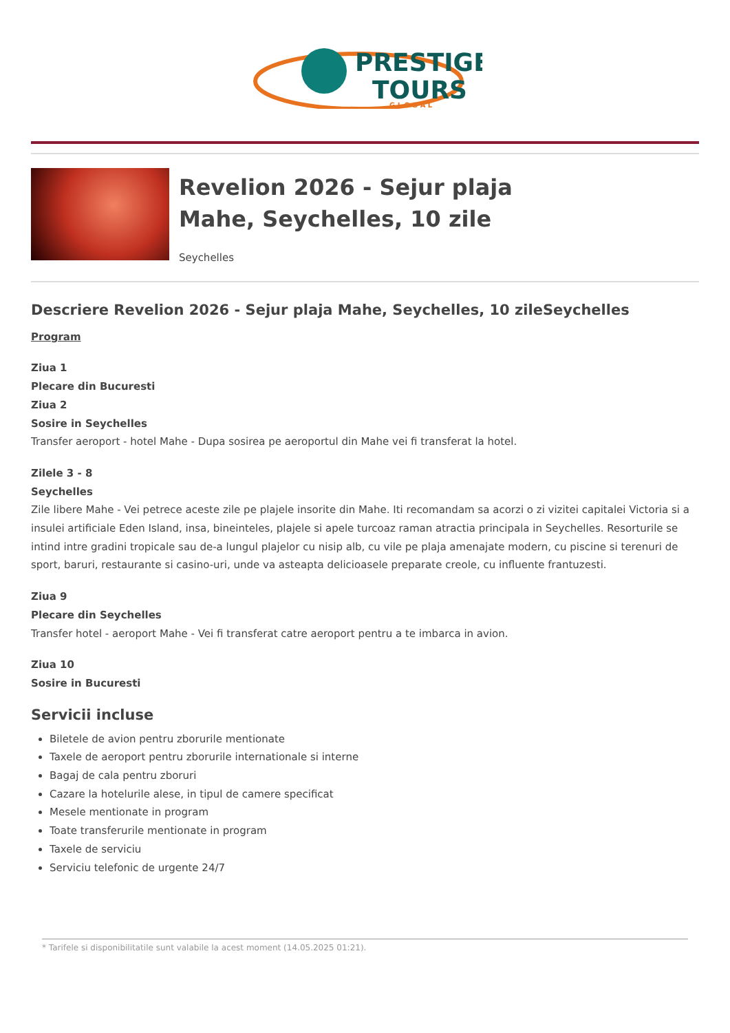PRESTIGE
TOURS
G L O B A L
Revelion 2026 - Sejur plaja
Mahe, Seychelles, 10 zile
Seychelles
Descriere Revelion 2026 - Sejur plaja Mahe, Seychelles, 10 zileSeychelles
Program
Ziua 1
Plecare din Bucuresti
Ziua 2
Sosire in Seychelles
Transfer aeroport - hotel Mahe - Dupa sosirea pe aeroportul din Mahe vei fi transferat la hotel.
Zilele 3 - 8
Seychelles
Zile libere Mahe - Vei petrece aceste zile pe plajele insorite din Mahe. Iti recomandam sa acorzi o zi vizitei capitalei Victoria si a insulei artificiale Eden Island, insa, bineinteles, plajele si apele turcoaz raman atractia principala in Seychelles. Resorturile se intind intre gradini tropicale sau de-a lungul plajelor cu nisip alb, cu vile pe plaja amenajate modern, cu piscine si terenuri de sport, baruri, restaurante si casino-uri, unde va asteapta delicioasele preparate creole, cu influente frantuzesti.
Ziua 9
Plecare din Seychelles
Transfer hotel - aeroport Mahe - Vei fi transferat catre aeroport pentru a te imbarca in avion.
Ziua 10
Sosire in Bucuresti
Servicii incluse
Biletele de avion pentru zborurile mentionate
Taxele de aeroport pentru zborurile internationale si interne
Bagaj de cala pentru zboruri
Cazare la hotelurile alese, in tipul de camere specificat
Mesele mentionate in program
Toate transferurile mentionate in program
Taxele de serviciu
Serviciu telefonic de urgente 24/7
* Tarifele si disponibilitatile sunt valabile la acest moment (14.05.2025 01:21).